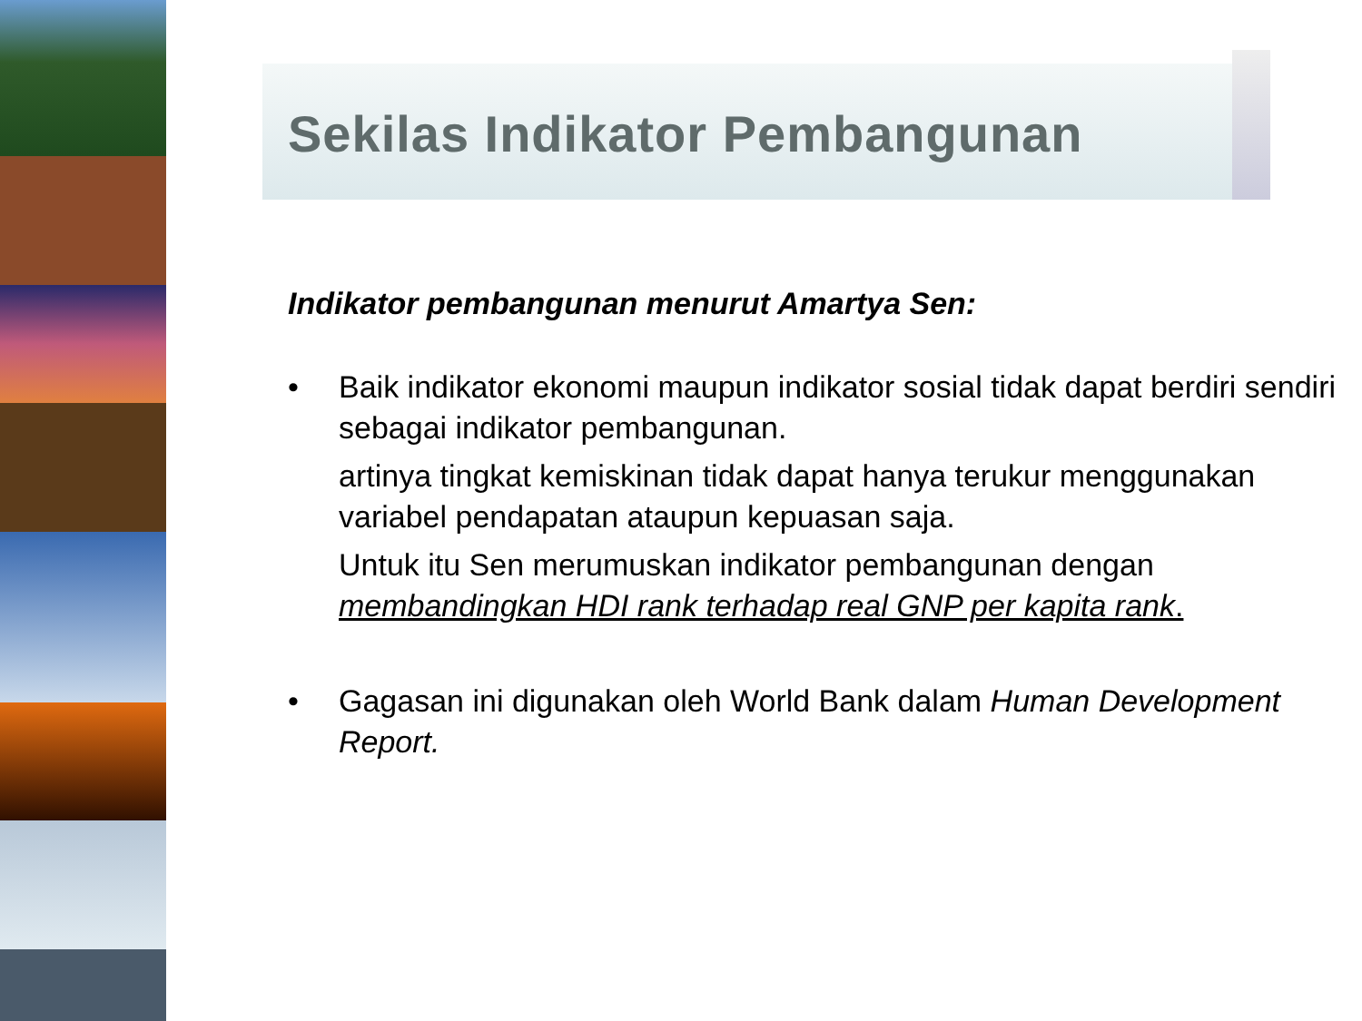Sekilas Indikator Pembangunan
Indikator pembangunan menurut Amartya Sen:
• Baik indikator ekonomi maupun indikator sosial tidak dapat berdiri sendiri sebagai indikator pembangunan.
artinya tingkat kemiskinan tidak dapat hanya terukur menggunakan variabel pendapatan ataupun kepuasan saja.
Untuk itu Sen merumuskan indikator pembangunan dengan membandingkan HDI rank terhadap real GNP per kapita rank.
• Gagasan ini digunakan oleh World Bank dalam Human Development Report.